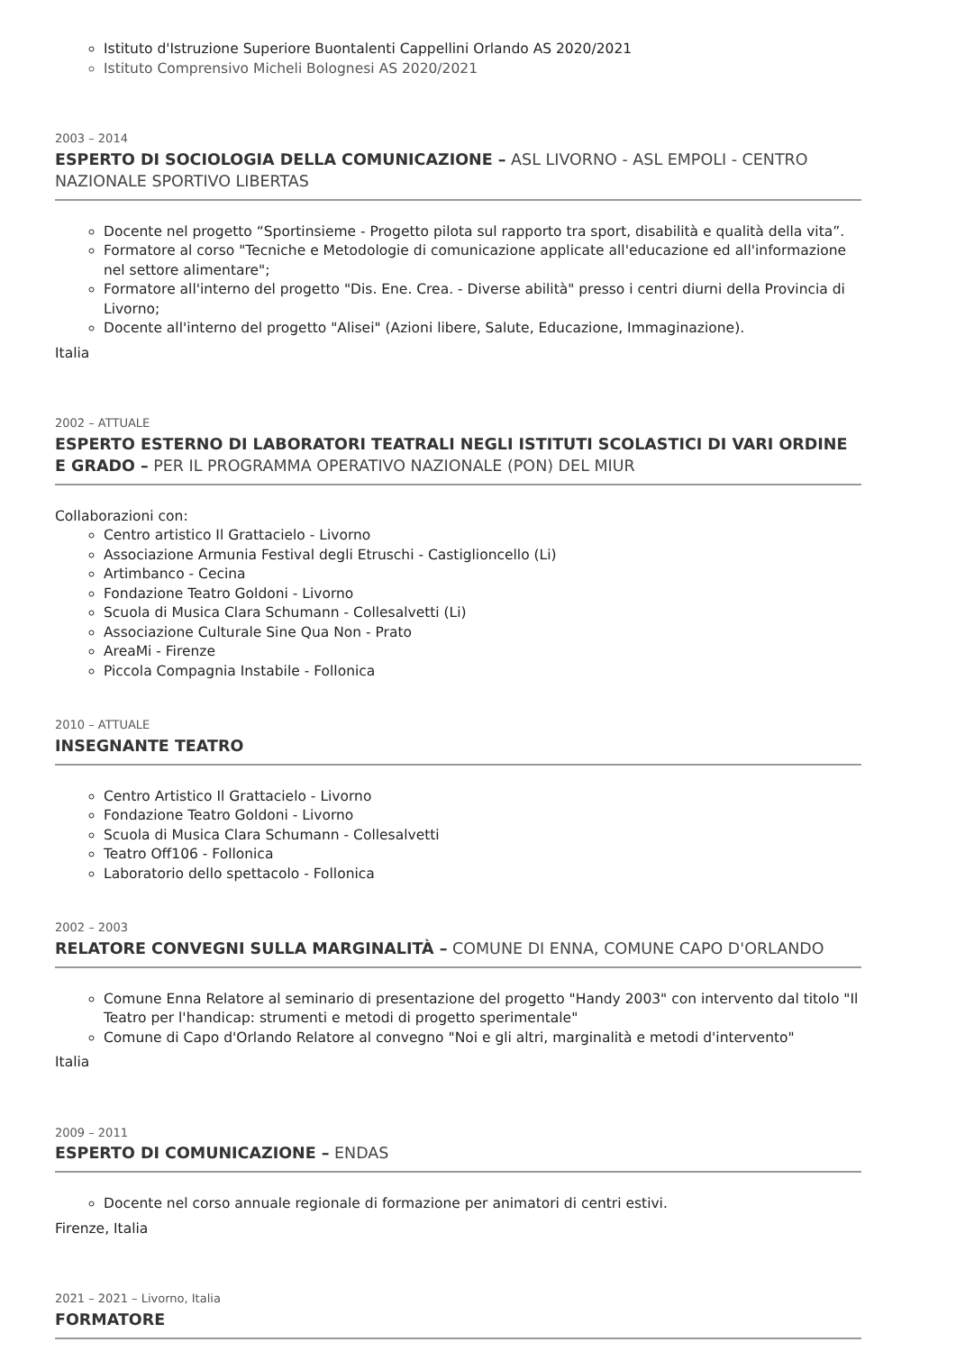Istituto d'Istruzione Superiore Buontalenti Cappellini Orlando AS 2020/2021
Istituto Comprensivo Micheli Bolognesi AS 2020/2021
2003 – 2014
ESPERTO DI SOCIOLOGIA DELLA COMUNICAZIONE – ASL LIVORNO - ASL EMPOLI - CENTRO NAZIONALE SPORTIVO LIBERTAS
Docente nel progetto “Sportinsieme - Progetto pilota sul rapporto tra sport, disabilità e qualità della vita”.
Formatore al corso "Tecniche e Metodologie di comunicazione applicate all'educazione ed all'informazione nel settore alimentare";
Formatore all'interno del progetto "Dis. Ene. Crea. - Diverse abilità" presso i centri diurni della Provincia di Livorno;
Docente all'interno del progetto "Alisei" (Azioni libere, Salute, Educazione, Immaginazione).
Italia
2002 – ATTUALE
ESPERTO ESTERNO DI LABORATORI TEATRALI NEGLI ISTITUTI SCOLASTICI DI VARI ORDINE E GRADO – PER IL PROGRAMMA OPERATIVO NAZIONALE (PON) DEL MIUR
Collaborazioni con:
Centro artistico Il Grattacielo - Livorno
Associazione Armunia Festival degli Etruschi - Castiglioncello (Li)
Artimbanco - Cecina
Fondazione Teatro Goldoni - Livorno
Scuola di Musica Clara Schumann - Collesalvetti (Li)
Associazione Culturale Sine Qua Non - Prato
AreaMi - Firenze
Piccola Compagnia Instabile - Follonica
2010 – ATTUALE
INSEGNANTE TEATRO
Centro Artistico Il Grattacielo - Livorno
Fondazione Teatro Goldoni - Livorno
Scuola di Musica Clara Schumann - Collesalvetti
Teatro Off106 - Follonica
Laboratorio dello spettacolo - Follonica
2002 – 2003
RELATORE CONVEGNI SULLA MARGINALITÀ – COMUNE DI ENNA, COMUNE CAPO D'ORLANDO
Comune Enna Relatore al seminario di presentazione del progetto "Handy 2003" con intervento dal titolo "Il Teatro per l'handicap: strumenti e metodi di progetto sperimentale"
Comune di Capo d'Orlando Relatore al convegno "Noi e gli altri, marginalità e metodi d'intervento"
Italia
2009 – 2011
ESPERTO DI COMUNICAZIONE – ENDAS
Docente nel corso annuale regionale di formazione per animatori di centri estivi.
Firenze, Italia
2021 – 2021 – Livorno, Italia
FORMATORE